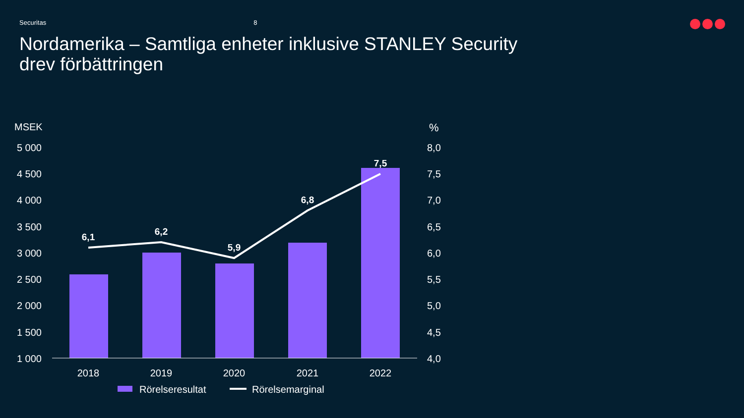Securitas 8
Nordamerika – Samtliga enheter inklusive STANLEY Security
drev förbättringen
MSEK
%
5 000
4 500
4 000
3 500
3 000
2 500
2 000
1 500
1 000
8,0
7,5
7,0
6,5
6,0
5,5
5,0
4,5
4,0
6,1
6,2
5,9
6,8
7,5
2018
2019
2020
2021
2022
Rörelseresultat
Rörelsemarginal